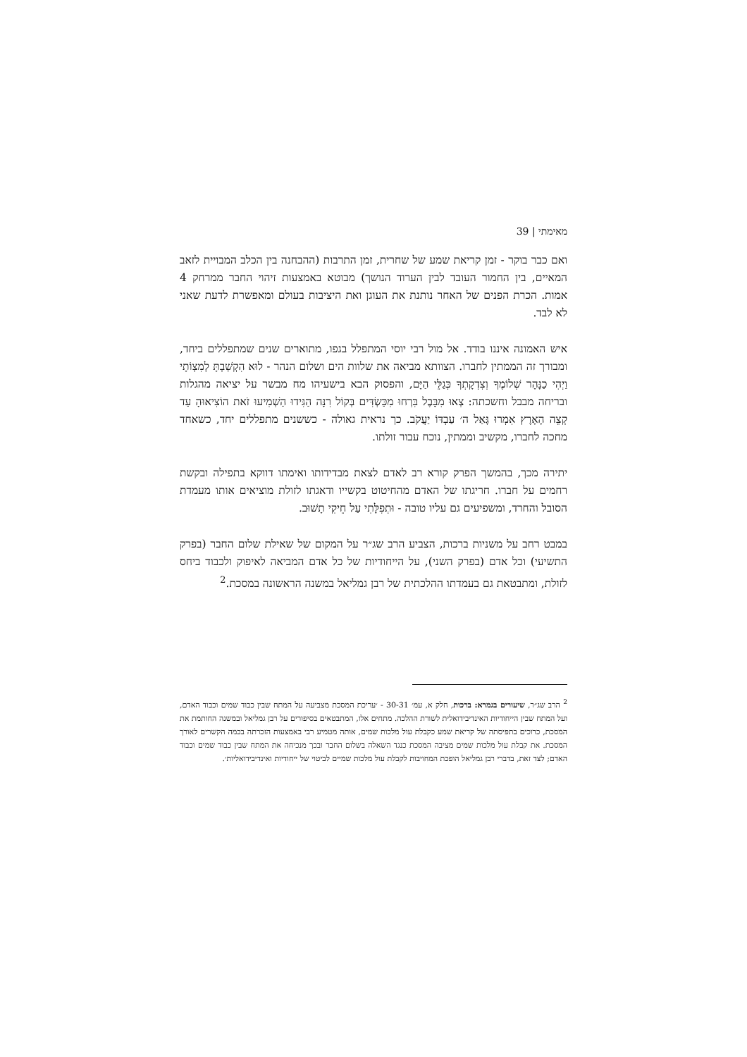מאימתי | 39
ואם כבר בוקר - זמן קריאת שמע של שחרית, זמן התרבות (ההבחנה בין הכלב המבויית לזאב המאיים, בין החמור העובד לבין הערוד הנושך) מבוטא באמצעות זיהוי החבר ממרחק 4 אמות. הכרת הפנים של האחר נותנת את העוגן ואת היציבות בעולם ומאפשרת לדעת שאני לא לבד.
איש האמונה איננו בודד. אל מול רבי יוסי המתפלל בגפו, מתוארים שנים שמתפללים ביחד, ומבורך זה הממתין לחברו. הצוותא מביאה את שלוות הים ושלום הנהר - לוּא הִקְשַׁבְתָּ לְמִצְוֹתָי וַיְהִי כַנָּהָר שְׁלוֹמֶךָ וְצִדְקָתְךָ כְּגַלֵּי הַיָּם, והפסוק הבא בישעיהו מח מבשר על יציאה מהגלות ובריחה מבבל וחשכתה: צְאוּ מִבָּבֶל בִּרְחוּ מִכַּשְׂדִּים בְּקוֹל רִנָּה הַגִּידוּ הַשְׁמִיעוּ זֹאת הוֹצִיאוּהָ עַד קְצֵה הָאָרֶץ אִמְרוּ גָּאַל ה׳ עַבְדּוֹ יַעֲקֹב. כך נראית גאולה - כששנים מתפללים יחד, כשאחד מחכה לחברו, מקשיב וממתין, נוכח עבור זולתו.
יתירה מכך, בהמשך הפרק קורא רב לאדם לצאת מבדידותו ואימתו דווקא בתפילה ובקשת רחמים על חברו. חריגתו של האדם מהחיטוט בקשייו ודאגתו לזולת מוציאים אותו מעמדת הסובל והחרד, ומשפיעים גם עליו טובה - וּתְפִלָּתִי עַל חֵיקִי תָשׁוּב.
במבט רחב על משניות ברכות, הצביע הרב שג״ר על המקום של שאילת שלום החבר (בפרק התשיעי) וכל אדם (בפרק השני), על הייחודיות של כל אדם המביאה לאיפוק ולכבוד ביחס לזולת, ומתבטאת גם בעמדתו ההלכתית של רבן גמליאל במשנה הראשונה במסכת.<sup>2</sup>
<sup>2</sup> הרב שג״ר, שיעורים בגמרא: ברכות, חלק א, עמ׳ 30-31 - ׳עריכת המסכת מצביעה על המתח שבין כבוד שמים וכבוד האדם, ועל המתח שבין הייחודיות האינדיבידואלית לשורת ההלכה. מתחים אלו, המתבטאים בסיפורים על רבן גמליאל ובמשנה החותמת את המסכת, כרוכים בתפיסתה של קריאת שמע כקבלת עול מלכות שמים, אותה מטמיע רבי באמצעות הזכרתה בכמה הקשרים לאורך המסכת. את קבלת עול מלכות שמים מציבה המסכת כנגד השאלה בשלום החבר ובכך מנכיחה את המתח שבין כבוד שמים וכבוד האדם; לצד זאת, בדברי רבן גמליאל הופכת המחויבות לקבלת עול מלכות שמיים לביטוי של ייחודיות ואינדיבידואליות׳.